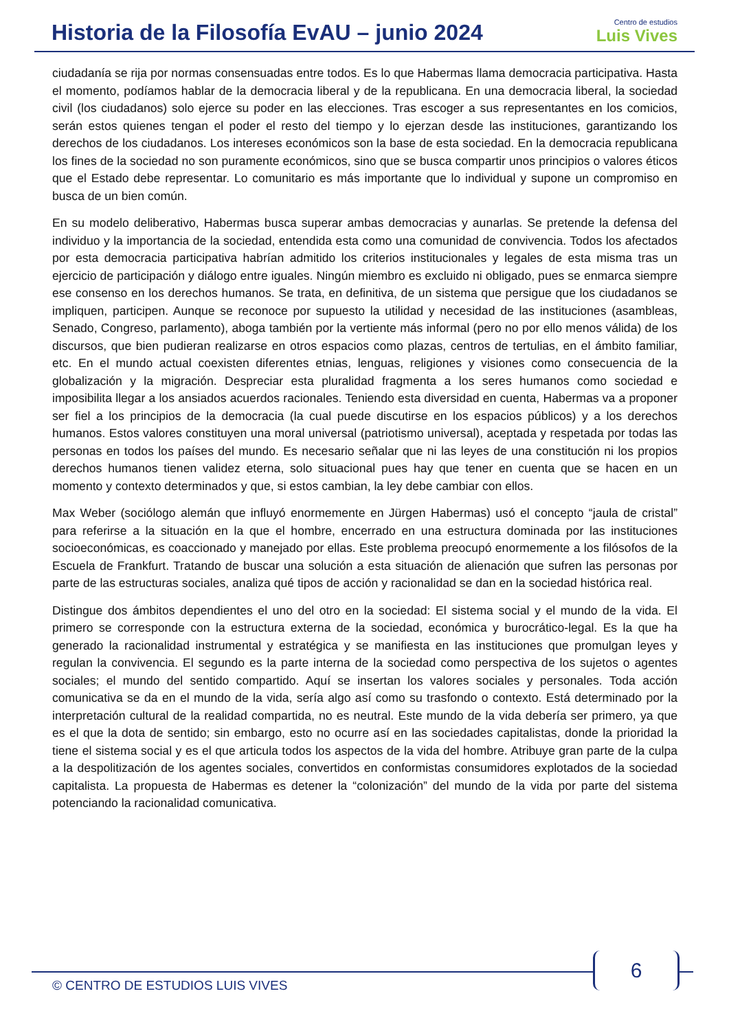Historia de la Filosofía EvAU – junio 2024
Centro de estudios
Luis Vives
ciudadanía se rija por normas consensuadas entre todos. Es lo que Habermas llama democracia participativa. Hasta el momento, podíamos hablar de la democracia liberal y de la republicana. En una democracia liberal, la sociedad civil (los ciudadanos) solo ejerce su poder en las elecciones. Tras escoger a sus representantes en los comicios, serán estos quienes tengan el poder el resto del tiempo y lo ejerzan desde las instituciones, garantizando los derechos de los ciudadanos. Los intereses económicos son la base de esta sociedad. En la democracia republicana los fines de la sociedad no son puramente económicos, sino que se busca compartir unos principios o valores éticos que el Estado debe representar. Lo comunitario es más importante que lo individual y supone un compromiso en busca de un bien común.
En su modelo deliberativo, Habermas busca superar ambas democracias y aunarlas. Se pretende la defensa del individuo y la importancia de la sociedad, entendida esta como una comunidad de convivencia. Todos los afectados por esta democracia participativa habrían admitido los criterios institucionales y legales de esta misma tras un ejercicio de participación y diálogo entre iguales. Ningún miembro es excluido ni obligado, pues se enmarca siempre ese consenso en los derechos humanos. Se trata, en definitiva, de un sistema que persigue que los ciudadanos se impliquen, participen. Aunque se reconoce por supuesto la utilidad y necesidad de las instituciones (asambleas, Senado, Congreso, parlamento), aboga también por la vertiente más informal (pero no por ello menos válida) de los discursos, que bien pudieran realizarse en otros espacios como plazas, centros de tertulias, en el ámbito familiar, etc. En el mundo actual coexisten diferentes etnias, lenguas, religiones y visiones como consecuencia de la globalización y la migración. Despreciar esta pluralidad fragmenta a los seres humanos como sociedad e imposibilita llegar a los ansiados acuerdos racionales. Teniendo esta diversidad en cuenta, Habermas va a proponer ser fiel a los principios de la democracia (la cual puede discutirse en los espacios públicos) y a los derechos humanos. Estos valores constituyen una moral universal (patriotismo universal), aceptada y respetada por todas las personas en todos los países del mundo. Es necesario señalar que ni las leyes de una constitución ni los propios derechos humanos tienen validez eterna, solo situacional pues hay que tener en cuenta que se hacen en un momento y contexto determinados y que, si estos cambian, la ley debe cambiar con ellos.
Max Weber (sociólogo alemán que influyó enormemente en Jürgen Habermas) usó el concepto “jaula de cristal” para referirse a la situación en la que el hombre, encerrado en una estructura dominada por las instituciones socioeconómicas, es coaccionado y manejado por ellas. Este problema preocupó enormemente a los filósofos de la Escuela de Frankfurt. Tratando de buscar una solución a esta situación de alienación que sufren las personas por parte de las estructuras sociales, analiza qué tipos de acción y racionalidad se dan en la sociedad histórica real.
Distingue dos ámbitos dependientes el uno del otro en la sociedad: El sistema social y el mundo de la vida. El primero se corresponde con la estructura externa de la sociedad, económica y burocrático-legal. Es la que ha generado la racionalidad instrumental y estratégica y se manifiesta en las instituciones que promulgan leyes y regulan la convivencia. El segundo es la parte interna de la sociedad como perspectiva de los sujetos o agentes sociales; el mundo del sentido compartido. Aquí se insertan los valores sociales y personales. Toda acción comunicativa se da en el mundo de la vida, sería algo así como su trasfondo o contexto. Está determinado por la interpretación cultural de la realidad compartida, no es neutral. Este mundo de la vida debería ser primero, ya que es el que la dota de sentido; sin embargo, esto no ocurre así en las sociedades capitalistas, donde la prioridad la tiene el sistema social y es el que articula todos los aspectos de la vida del hombre. Atribuye gran parte de la culpa a la despolitización de los agentes sociales, convertidos en conformistas consumidores explotados de la sociedad capitalista. La propuesta de Habermas es detener la “colonización” del mundo de la vida por parte del sistema potenciando la racionalidad comunicativa.
© CENTRO DE ESTUDIOS LUIS VIVES
6